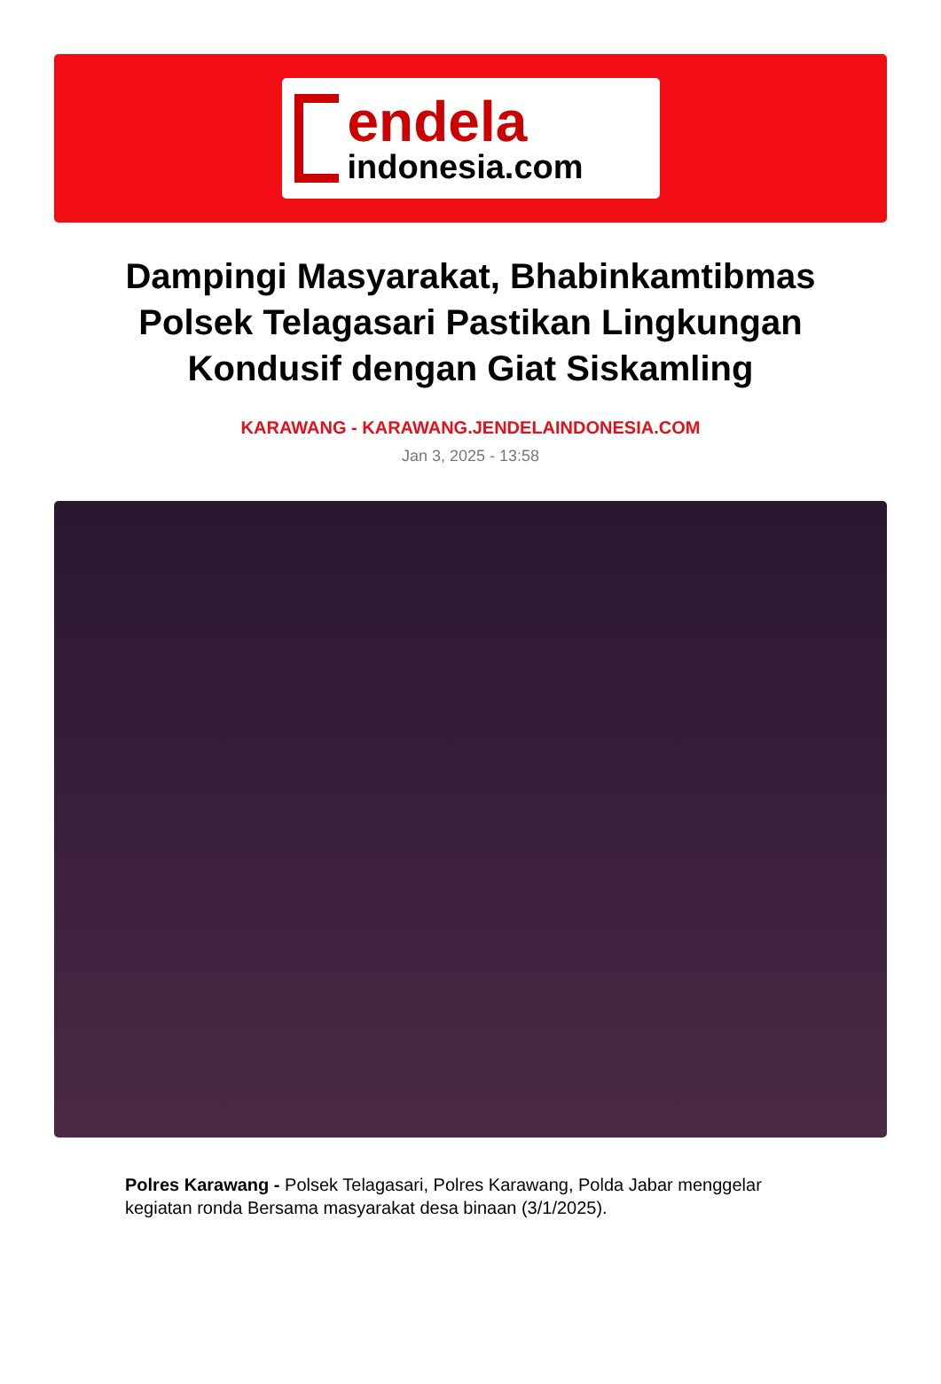endela
indonesia.com
Dampingi Masyarakat, Bhabinkamtibmas Polsek Telagasari Pastikan Lingkungan Kondusif dengan Giat Siskamling
KARAWANG - KARAWANG.JENDELAINDONESIA.COM
Jan 3, 2025 - 13:58
Polres Karawang - Polsek Telagasari, Polres Karawang, Polda Jabar menggelar kegiatan ronda Bersama masyarakat desa binaan (3/1/2025).